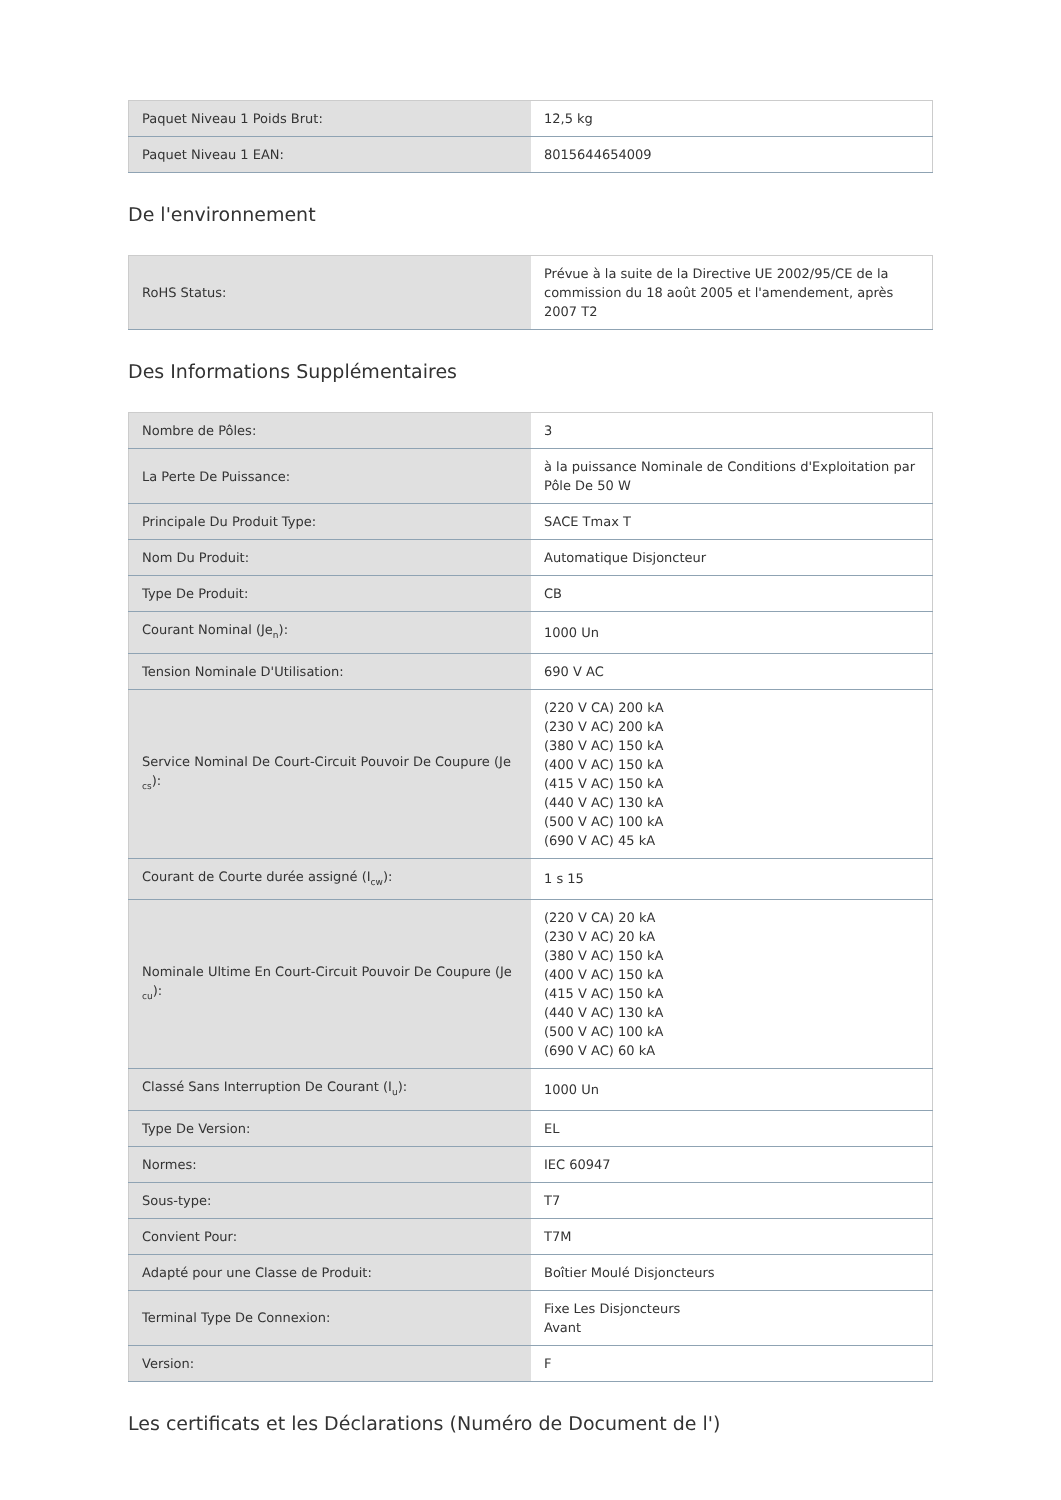| Paquet Niveau 1 Poids Brut: | 12,5 kg |
| Paquet Niveau 1 EAN: | 8015644654009 |
De l'environnement
| RoHS Status: | Prévue à la suite de la Directive UE 2002/95/CE de la commission du 18 août 2005 et l'amendement, après 2007 T2 |
Des Informations Supplémentaires
| Nombre de Pôles: | 3 |
| La Perte De Puissance: | à la puissance Nominale de Conditions d'Exploitation par Pôle De 50 W |
| Principale Du Produit Type: | SACE Tmax T |
| Nom Du Produit: | Automatique Disjoncteur |
| Type De Produit: | CB |
| Courant Nominal (Je<sub>n</sub>): | 1000 Un |
| Tension Nominale D'Utilisation: | 690 V AC |
| Service Nominal De Court-Circuit Pouvoir De Coupure (Je <sub>cs</sub>): | (220 V CA) 200 kA (230 V AC) 200 kA (380 V AC) 150 kA (400 V AC) 150 kA (415 V AC) 150 kA (440 V AC) 130 kA (500 V AC) 100 kA (690 V AC) 45 kA |
| Courant de Courte durée assigné (I<sub>cw</sub>): | 1 s 15 |
| Nominale Ultime En Court-Circuit Pouvoir De Coupure (Je <sub>cu</sub>): | (220 V CA) 20 kA (230 V AC) 20 kA (380 V AC) 150 kA (400 V AC) 150 kA (415 V AC) 150 kA (440 V AC) 130 kA (500 V AC) 100 kA (690 V AC) 60 kA |
| Classé Sans Interruption De Courant (I<sub>u</sub>): | 1000 Un |
| Type De Version: | EL |
| Normes: | IEC 60947 |
| Sous-type: | T7 |
| Convient Pour: | T7M |
| Adapté pour une Classe de Produit: | Boîtier Moulé Disjoncteurs |
| Terminal Type De Connexion: | Fixe Les Disjoncteurs Avant |
| Version: | F |
Les certificats et les Déclarations (Numéro de Document de l')